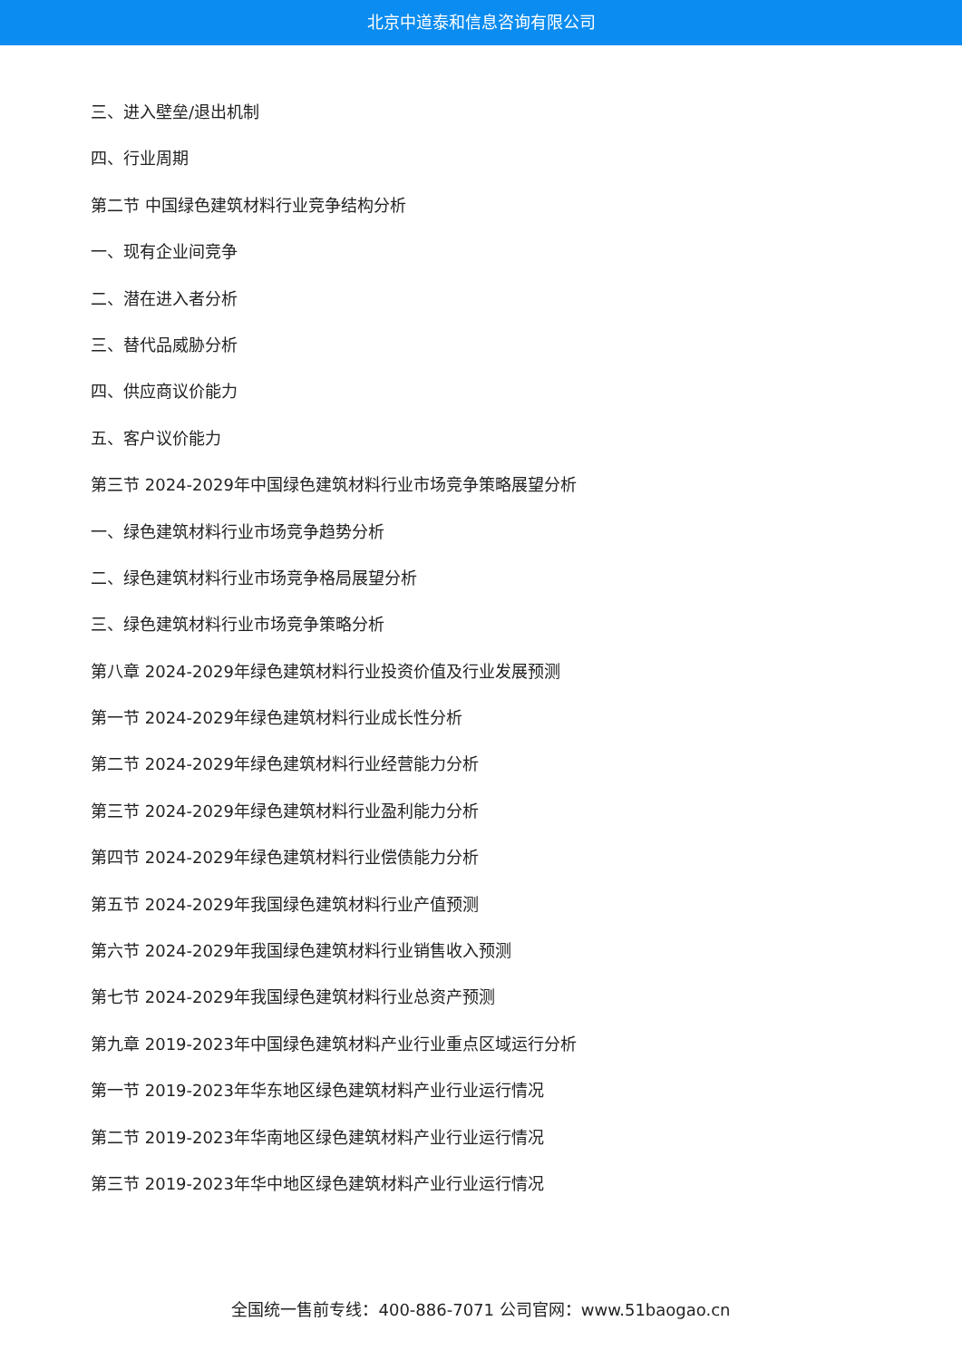北京中道泰和信息咨询有限公司
三、进入壁垒/退出机制
四、行业周期
第二节 中国绿色建筑材料行业竞争结构分析
一、现有企业间竞争
二、潜在进入者分析
三、替代品威胁分析
四、供应商议价能力
五、客户议价能力
第三节 2024-2029年中国绿色建筑材料行业市场竞争策略展望分析
一、绿色建筑材料行业市场竞争趋势分析
二、绿色建筑材料行业市场竞争格局展望分析
三、绿色建筑材料行业市场竞争策略分析
第八章 2024-2029年绿色建筑材料行业投资价值及行业发展预测
第一节 2024-2029年绿色建筑材料行业成长性分析
第二节 2024-2029年绿色建筑材料行业经营能力分析
第三节 2024-2029年绿色建筑材料行业盈利能力分析
第四节 2024-2029年绿色建筑材料行业偿债能力分析
第五节 2024-2029年我国绿色建筑材料行业产值预测
第六节 2024-2029年我国绿色建筑材料行业销售收入预测
第七节 2024-2029年我国绿色建筑材料行业总资产预测
第九章 2019-2023年中国绿色建筑材料产业行业重点区域运行分析
第一节 2019-2023年华东地区绿色建筑材料产业行业运行情况
第二节 2019-2023年华南地区绿色建筑材料产业行业运行情况
第三节 2019-2023年华中地区绿色建筑材料产业行业运行情况
全国统一售前专线：400-886-7071 公司官网：www.51baogao.cn